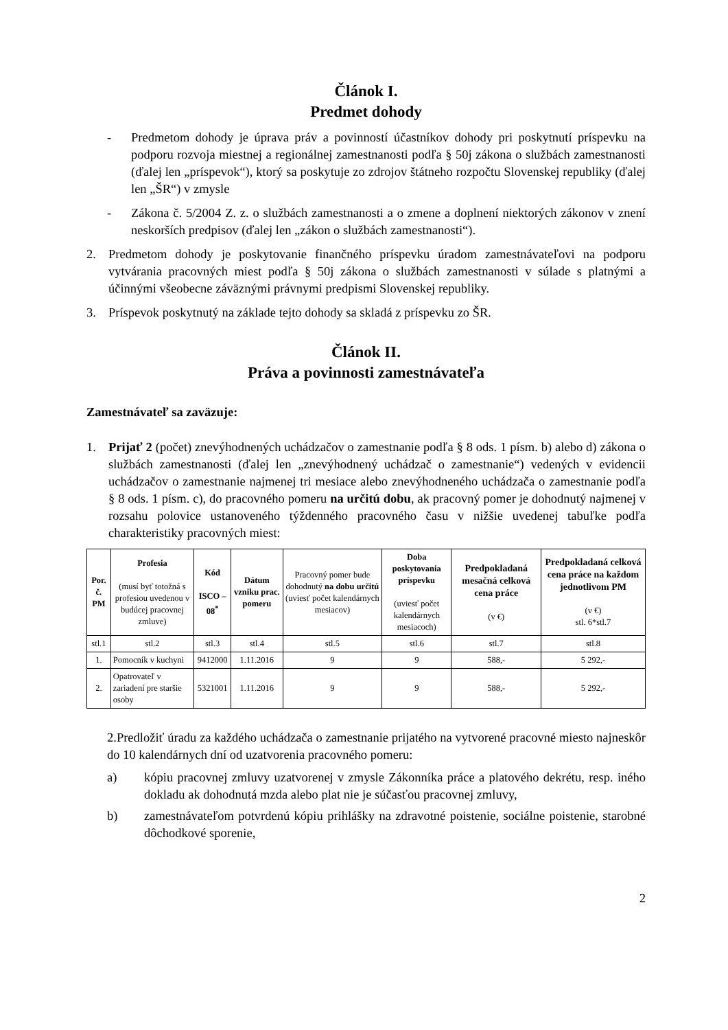Článok I.
Predmet dohody
- Predmetom dohody je úprava práv a povinností účastníkov dohody pri poskytnutí príspevku na podporu rozvoja miestnej a regionálnej zamestnanosti podľa § 50j zákona o službách zamestnanosti (ďalej len „príspevok“), ktorý sa poskytuje zo zdrojov štátneho rozpočtu Slovenskej republiky (ďalej len „ŠR“) v zmysle
- Zákona č. 5/2004 Z. z. o službách zamestnanosti a o zmene a doplnení niektorých zákonov v znení neskorších predpisov (ďalej len „zákon o službách zamestnanosti“).
2. Predmetom dohody je poskytovanie finančného príspevku úradom zamestnávateľovi na podporu vytvárania pracovných miest podľa § 50j zákona o službách zamestnanosti v súlade s platnými a účinnými všeobecne záväznými právnymi predpismi Slovenskej republiky.
3. Príspevok poskytnutý na základe tejto dohody sa skladá z príspevku zo ŠR.
Článok II.
Práva a povinnosti zamestnávateľa
Zamestnávateľ sa zaväzuje:
1. Prijať 2 (počet) znevýhodnených uchádzačov o zamestnanie podľa § 8 ods. 1 písm. b) alebo d) zákona o službách zamestnanosti (ďalej len „znevýhodnený uchádzač o zamestnanie“) vedených v evidencii uchádzačov o zamestnanie najmenej tri mesiace alebo znevýhodneného uchádzača o zamestnanie podľa § 8 ods. 1 písm. c), do pracovného pomeru na určitú dobu, ak pracovný pomer je dohodnutý najmenej v rozsahu polovice ustanoveného týždenného pracovného času v nižšie uvedenej tabuľke podľa charakteristiky pracovných miest:
| Por. č. PM | Profesia (musí byť totožná s profesiou uvedenou v budúcej pracovnej zmluve) | Kód ISCO – 08<sup>*</sup> | Dátum vzniku prac. pomeru | Pracovný pomer bude dohodnutý na dobu určitú (uviesť počet kalendárnych mesiacov) | Doba poskytovania príspevku (uviesť počet kalendárnych mesiacoch) | Predpokladaná mesačná celková cena práce (v €) | Predpokladaná celková cena práce na každom jednotlivom PM (v €) stl. 6*stl.7 |
| --- | --- | --- | --- | --- | --- | --- | --- |
| stl.1 | stl.2 | stl.3 | stl.4 | stl.5 | stl.6 | stl.7 | stl.8 |
| 1. | Pomocník v kuchyni | 9412000 | 1.11.2016 | 9 | 9 | 588,- | 5 292,- |
| 2. | Opatrovateľ v zariadení pre staršie osoby | 5321001 | 1.11.2016 | 9 | 9 | 588,- | 5 292,- |
2.Predložiť úradu za každého uchádzača o zamestnanie prijatého na vytvorené pracovné miesto najneskôr do 10 kalendárnych dní od uzatvorenia pracovného pomeru:
a) kópiu pracovnej zmluvy uzatvorenej v zmysle Zákonníka práce a platového dekrétu, resp. iného dokladu ak dohodnutá mzda alebo plat nie je súčasťou pracovnej zmluvy,
b) zamestnávateľom potvrdenú kópiu prihlášky na zdravotné poistenie, sociálne poistenie, starobné dôchodkové sporenie,
2